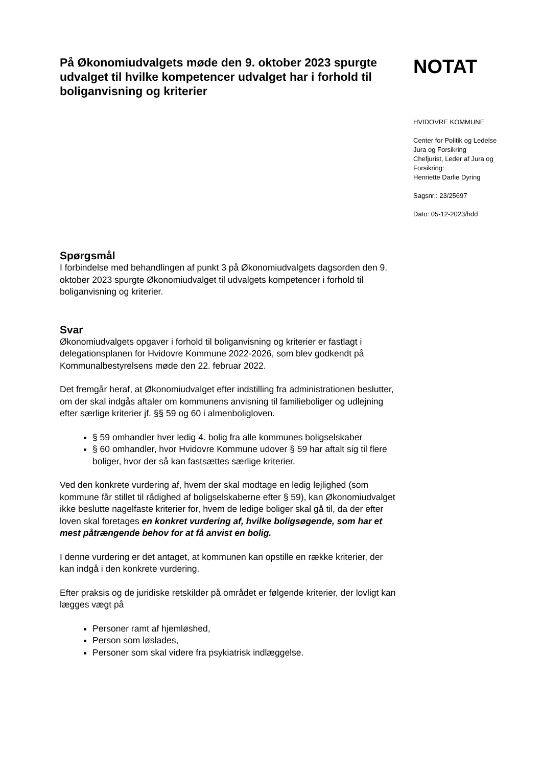På Økonomiudvalgets møde den 9. oktober 2023 spurgte udvalget til hvilke kompetencer udvalget har i forhold til boliganvisning og kriterier
NOTAT
HVIDOVRE KOMMUNE
Center for Politik og Ledelse
Jura og Forsikring
Chefjurist, Leder af Jura og
Forsikring:
Henriette Darlie Dyring
Sagsnr.: 23/25697
Dato: 05-12-2023/hdd
Spørgsmål
I forbindelse med behandlingen af punkt 3 på Økonomiudvalgets dagsorden den 9. oktober 2023 spurgte Økonomiudvalget til udvalgets kompetencer i forhold til boliganvisning og kriterier.
Svar
Økonomiudvalgets opgaver i forhold til boliganvisning og kriterier er fastlagt i delegationsplanen for Hvidovre Kommune 2022-2026, som blev godkendt på Kommunalbestyrelsens møde den 22. februar 2022.
Det fremgår heraf, at Økonomiudvalget efter indstilling fra administrationen beslutter, om der skal indgås aftaler om kommunens anvisning til familieboliger og udlejning efter særlige kriterier jf. §§ 59 og 60 i almenboligloven.
§ 59 omhandler hver ledig 4. bolig fra alle kommunes boligselskaber
§ 60 omhandler, hvor Hvidovre Kommune udover § 59 har aftalt sig til flere boliger, hvor der så kan fastsættes særlige kriterier.
Ved den konkrete vurdering af, hvem der skal modtage en ledig lejlighed (som kommune får stillet til rådighed af boligselskaberne efter § 59), kan Økonomiudvalget ikke beslutte nagelfaste kriterier for, hvem de ledige boliger skal gå til, da der efter loven skal foretages en konkret vurdering af, hvilke boligsøgende, som har et mest påtrængende behov for at få anvist en bolig.
I denne vurdering er det antaget, at kommunen kan opstille en række kriterier, der kan indgå i den konkrete vurdering.
Efter praksis og de juridiske retskilder på området er følgende kriterier, der lovligt kan lægges vægt på
Personer ramt af hjemløshed,
Person som løslades,
Personer som skal videre fra psykiatrisk indlæggelse.